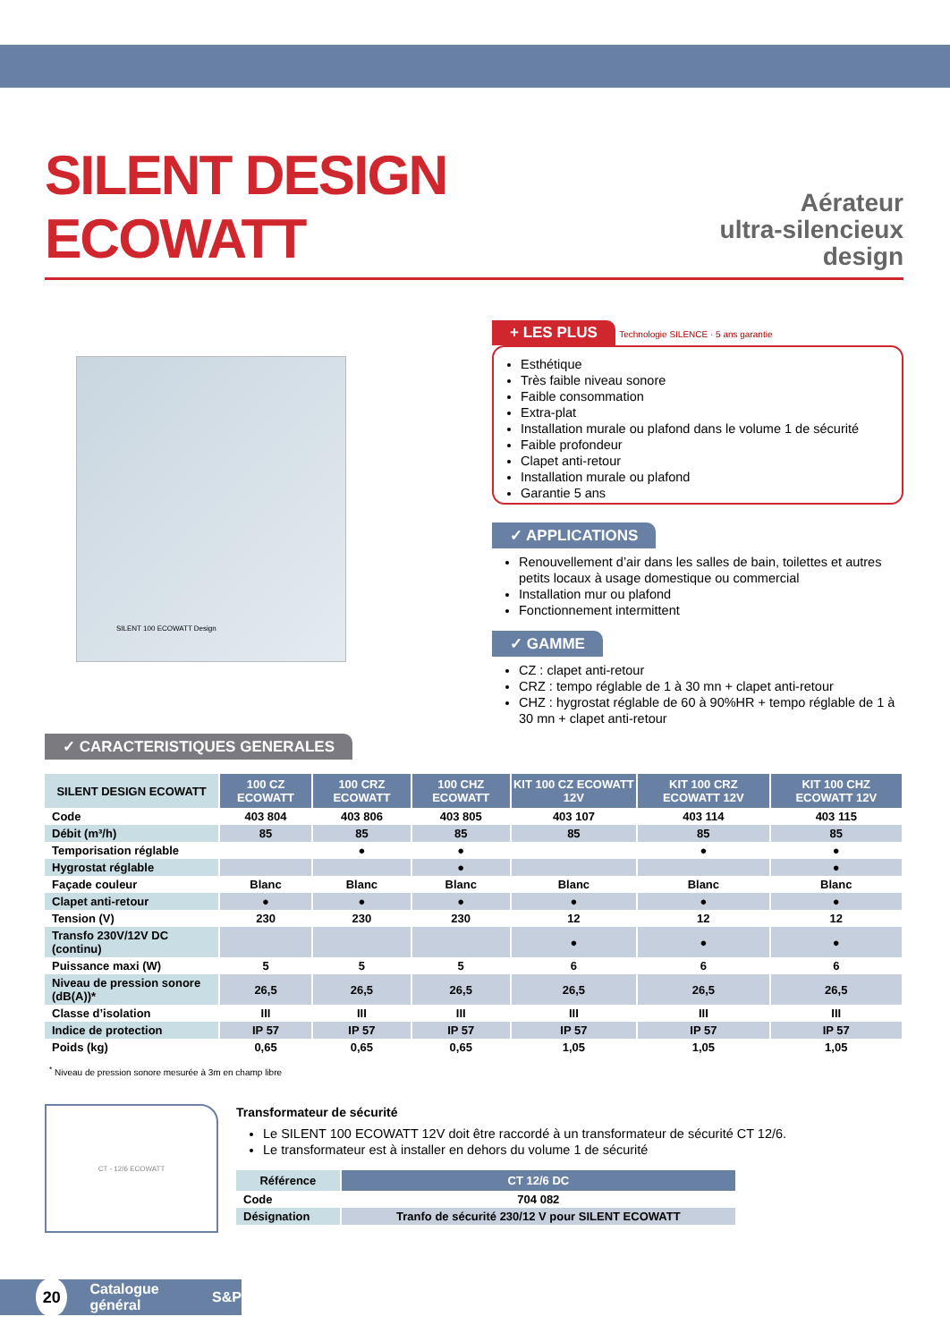SILENT DESIGN ECOWATT
Aérateur
ultra-silencieux design
SILENT 100 ECOWATT Design
+ LES PLUS
Technologie SILENCE · 5 ans garantie
Esthétique
Très faible niveau sonore
Faible consommation
Extra-plat
Installation murale ou plafond dans le volume 1 de sécurité
Faible profondeur
Clapet anti-retour
Installation murale ou plafond
Garantie 5 ans
✓ APPLICATIONS
Renouvellement d’air dans les salles de bain, toilettes et autres petits locaux à usage domestique ou commercial
Installation mur ou plafond
Fonctionnement intermittent
✓ GAMME
CZ : clapet anti-retour
CRZ : tempo réglable de 1 à 30 mn + clapet anti-retour
CHZ : hygrostat réglable de 60 à 90%HR + tempo réglable de 1 à 30 mn + clapet anti-retour
✓ CARACTERISTIQUES GENERALES
| SILENT DESIGN ECOWATT | 100 CZ ECOWATT | 100 CRZ ECOWATT | 100 CHZ ECOWATT | KIT 100 CZ ECOWATT 12V | KIT 100 CRZ ECOWATT 12V | KIT 100 CHZ ECOWATT 12V |
| --- | --- | --- | --- | --- | --- | --- |
| Code | 403 804 | 403 806 | 403 805 | 403 107 | 403 114 | 403 115 |
| Débit (m³/h) | 85 | 85 | 85 | 85 | 85 | 85 |
| Temporisation réglable | | ● | ● | | ● | ● |
| Hygrostat réglable | | | ● | | | ● |
| Façade couleur | Blanc | Blanc | Blanc | Blanc | Blanc | Blanc |
| Clapet anti-retour | ● | ● | ● | ● | ● | ● |
| Tension (V) | 230 | 230 | 230 | 12 | 12 | 12 |
| Transfo 230V/12V DC (continu) | | | | ● | ● | ● |
| Puissance maxi (W) | 5 | 5 | 5 | 6 | 6 | 6 |
| Niveau de pression sonore (dB(A))* | 26,5 | 26,5 | 26,5 | 26,5 | 26,5 | 26,5 |
| Classe d’isolation | III | III | III | III | III | III |
| Indice de protection | IP 57 | IP 57 | IP 57 | IP 57 | IP 57 | IP 57 |
| Poids (kg) | 0,65 | 0,65 | 0,65 | 1,05 | 1,05 | 1,05 |
<sup>*</sup> Niveau de pression sonore mesurée à 3m en champ libre
CT - 12/6 ECOWATT
Transformateur de sécurité
Le SILENT 100 ECOWATT 12V doit être raccordé à un transformateur de sécurité CT 12/6.
Le transformateur est à installer en dehors du volume 1 de sécurité
| Référence | CT 12/6 DC |
| --- | --- |
| Code | 704 082 |
| Désignation | Tranfo de sécurité 230/12 V pour SILENT ECOWATT |
20 Catalogue général S&P